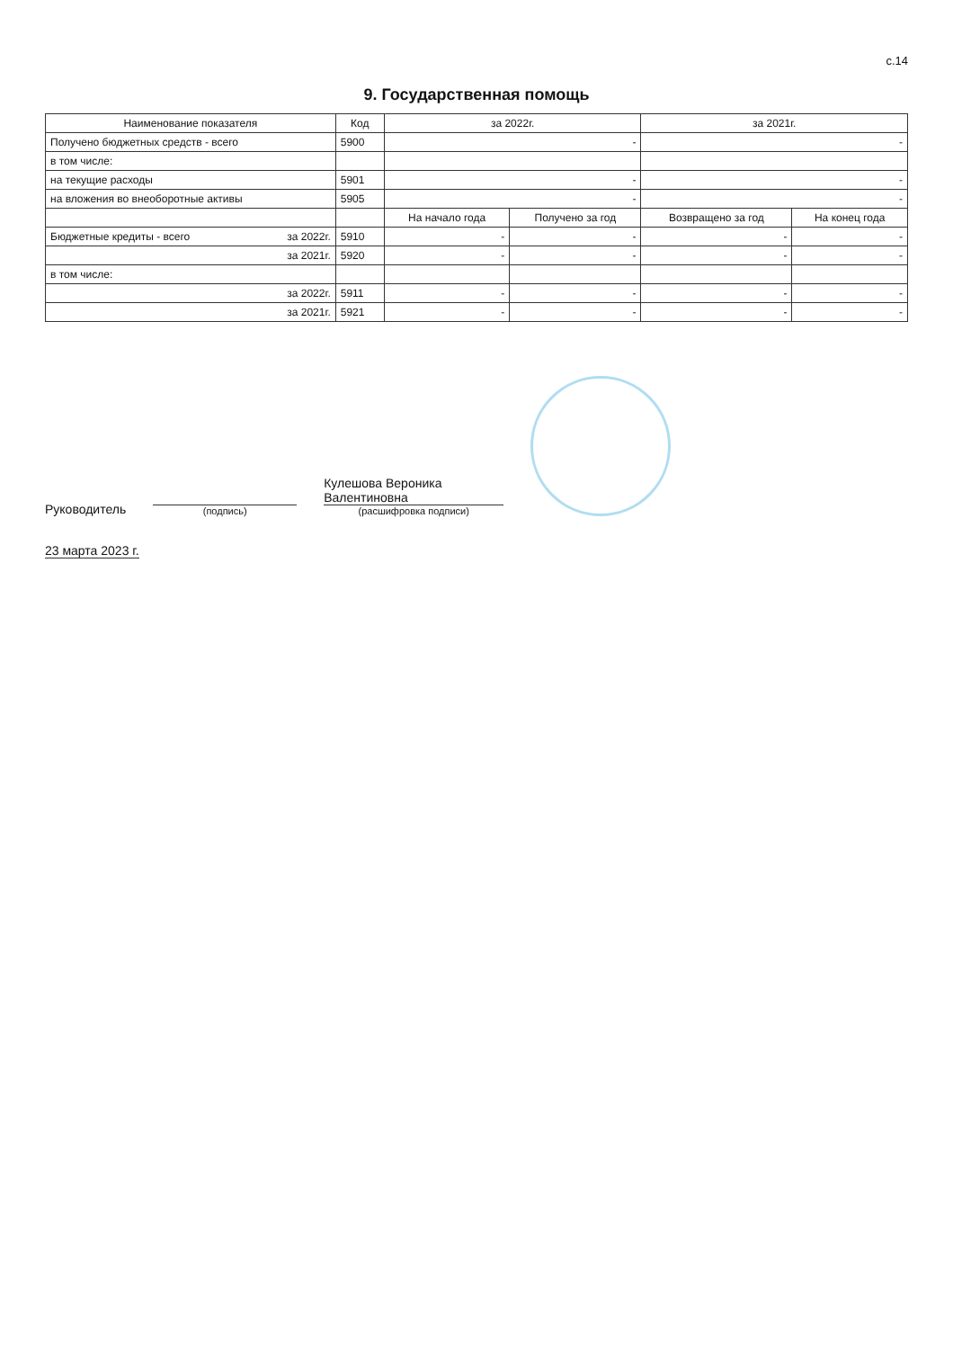с.14
9. Государственная помощь
| Наименование показателя | Код | за 2022г. | | за 2021г. | |
| --- | --- | --- | --- | --- | --- |
| Получено бюджетных средств - всего | 5900 | - | | - | |
| в том числе: | | | | | |
| на текущие расходы | 5901 | - | | - | |
| на вложения во внеоборотные активы | 5905 | - | | - | |
| | | На начало года | Получено за год | Возвращено за год | На конец года |
| Бюджетные кредиты - всего за 2022г. | 5910 | - | - | - | - |
| за 2021г. | 5920 | - | - | - | - |
| в том числе: | | | | | |
| за 2022г. | 5911 | - | - | - | - |
| за 2021г. | 5921 | - | - | - | - |
Руководитель
(подпись)
Кулешова Вероника
Валентиновна
(расшифровка подписи)
23 марта 2023 г.